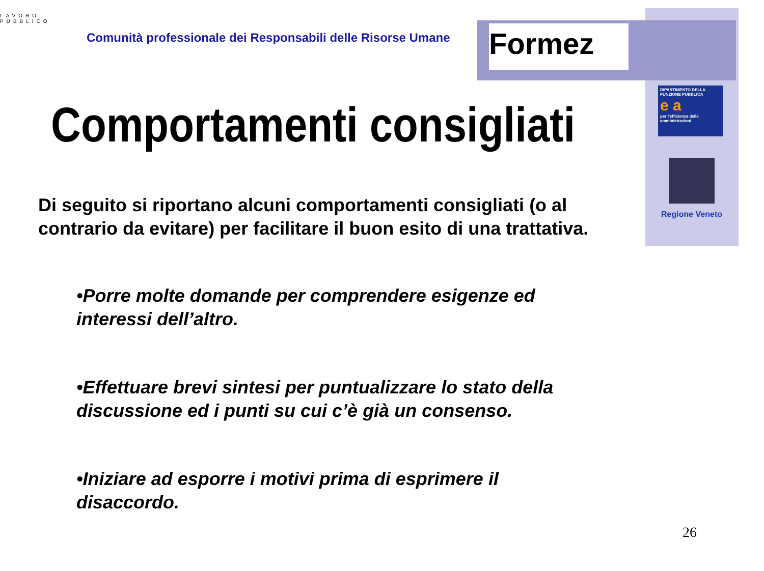Formez
LAVORO
PUBBLICO
Comunità professionale dei Responsabili delle Risorse Umane
DIPARTIMENTO DELLA FUNZIONE PUBBLICA
e a
per l'efficienza delle amministrazioni
Regione Veneto
Comportamenti consigliati
Di seguito si riportano alcuni comportamenti consigliati (o al contrario da evitare) per facilitare il buon esito di una trattativa.
•Porre molte domande per comprendere esigenze ed interessi dell’altro.
•Effettuare brevi sintesi per puntualizzare lo stato della discussione ed i punti su cui c’è già un consenso.
•Iniziare ad esporre i motivi prima di esprimere il disaccordo.
26